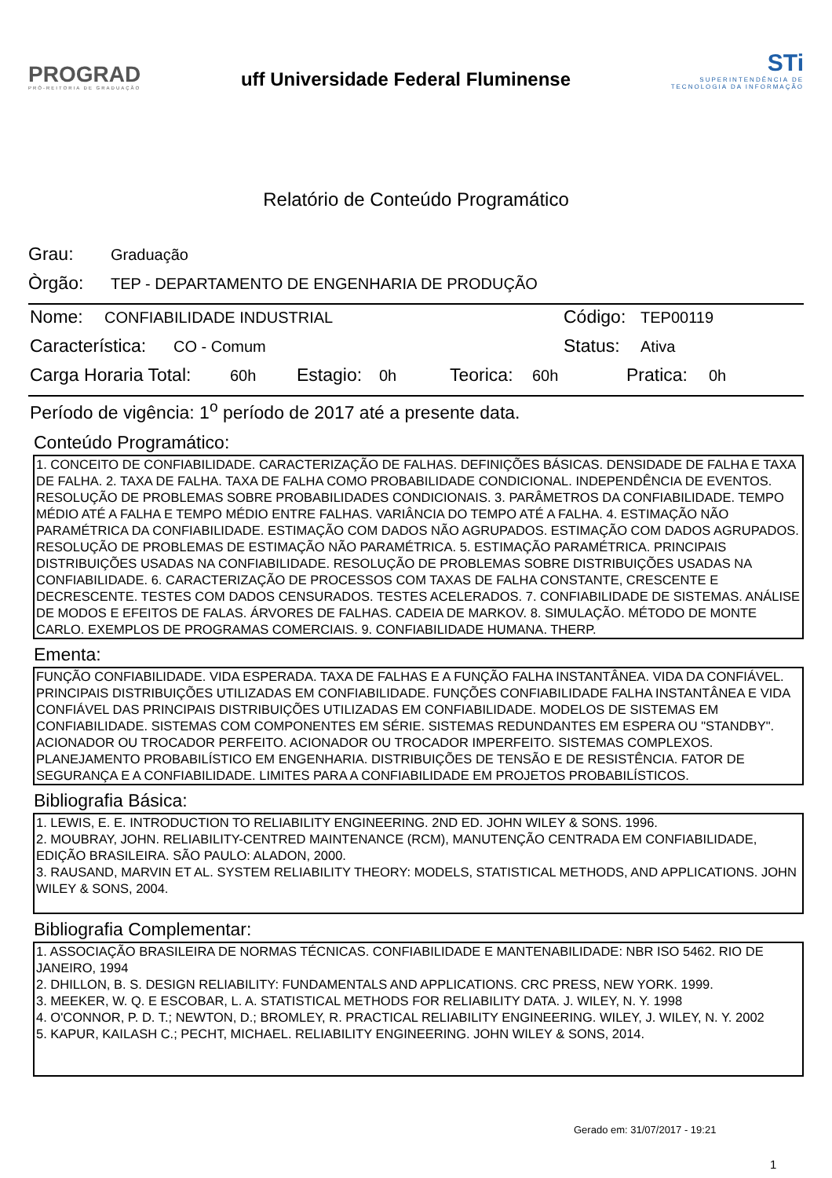PROGRAD
PRÓ-REITORIA DE GRADUAÇÃO
uff Universidade Federal Fluminense
STi
SUPERINTENDÊNCIA DE
TECNOLOGIA DA INFORMAÇÃO
Relatório de Conteúdo Programático
Grau: Graduação
Òrgão: TEP - DEPARTAMENTO DE ENGENHARIA DE PRODUÇÃO
Nome: CONFIABILIDADE INDUSTRIAL Código: TEP00119
Característica: CO - Comum Status: Ativa
Carga Horaria Total: 60h Estagio: 0h Teorica: 60h Pratica: 0h
Período de vigência: 1<sup>o</sup> período de 2017 até a presente data.
Conteúdo Programático:
1. CONCEITO DE CONFIABILIDADE. CARACTERIZAÇÃO DE FALHAS. DEFINIÇÕES BÁSICAS. DENSIDADE DE FALHA E TAXA DE FALHA. 2. TAXA DE FALHA. TAXA DE FALHA COMO PROBABILIDADE CONDICIONAL. INDEPENDÊNCIA DE EVENTOS. RESOLUÇÃO DE PROBLEMAS SOBRE PROBABILIDADES CONDICIONAIS. 3. PARÂMETROS DA CONFIABILIDADE. TEMPO MÉDIO ATÉ A FALHA E TEMPO MÉDIO ENTRE FALHAS. VARIÂNCIA DO TEMPO ATÉ A FALHA. 4. ESTIMAÇÃO NÃO PARAMÉTRICA DA CONFIABILIDADE. ESTIMAÇÃO COM DADOS NÃO AGRUPADOS. ESTIMAÇÃO COM DADOS AGRUPADOS. RESOLUÇÃO DE PROBLEMAS DE ESTIMAÇÃO NÃO PARAMÉTRICA. 5. ESTIMAÇÃO PARAMÉTRICA. PRINCIPAIS DISTRIBUIÇÕES USADAS NA CONFIABILIDADE. RESOLUÇÃO DE PROBLEMAS SOBRE DISTRIBUIÇÕES USADAS NA CONFIABILIDADE. 6. CARACTERIZAÇÃO DE PROCESSOS COM TAXAS DE FALHA CONSTANTE, CRESCENTE E DECRESCENTE. TESTES COM DADOS CENSURADOS. TESTES ACELERADOS. 7. CONFIABILIDADE DE SISTEMAS. ANÁLISE DE MODOS E EFEITOS DE FALAS. ÁRVORES DE FALHAS. CADEIA DE MARKOV. 8. SIMULAÇÃO. MÉTODO DE MONTE CARLO. EXEMPLOS DE PROGRAMAS COMERCIAIS. 9. CONFIABILIDADE HUMANA. THERP.
Ementa:
FUNÇÃO CONFIABILIDADE. VIDA ESPERADA. TAXA DE FALHAS E A FUNÇÃO FALHA INSTANTÂNEA. VIDA DA CONFIÁVEL. PRINCIPAIS DISTRIBUIÇÕES UTILIZADAS EM CONFIABILIDADE. FUNÇÕES CONFIABILIDADE FALHA INSTANTÂNEA E VIDA CONFIÁVEL DAS PRINCIPAIS DISTRIBUIÇÕES UTILIZADAS EM CONFIABILIDADE. MODELOS DE SISTEMAS EM CONFIABILIDADE. SISTEMAS COM COMPONENTES EM SÉRIE. SISTEMAS REDUNDANTES EM ESPERA OU "STANDBY". ACIONADOR OU TROCADOR PERFEITO. ACIONADOR OU TROCADOR IMPERFEITO. SISTEMAS COMPLEXOS. PLANEJAMENTO PROBABILÍSTICO EM ENGENHARIA. DISTRIBUIÇÕES DE TENSÃO E DE RESISTÊNCIA. FATOR DE SEGURANÇA E A CONFIABILIDADE. LIMITES PARA A CONFIABILIDADE EM PROJETOS PROBABILÍSTICOS.
Bibliografia Básica:
1. LEWIS, E. E. INTRODUCTION TO RELIABILITY ENGINEERING. 2ND ED. JOHN WILEY & SONS. 1996.
2. MOUBRAY, JOHN. RELIABILITY-CENTRED MAINTENANCE (RCM), MANUTENÇÃO CENTRADA EM CONFIABILIDADE, EDIÇÃO BRASILEIRA. SÃO PAULO: ALADON, 2000.
3. RAUSAND, MARVIN ET AL. SYSTEM RELIABILITY THEORY: MODELS, STATISTICAL METHODS, AND APPLICATIONS. JOHN WILEY & SONS, 2004.
Bibliografia Complementar:
1. ASSOCIAÇÃO BRASILEIRA DE NORMAS TÉCNICAS. CONFIABILIDADE E MANTENABILIDADE: NBR ISO 5462. RIO DE JANEIRO, 1994
2. DHILLON, B. S. DESIGN RELIABILITY: FUNDAMENTALS AND APPLICATIONS. CRC PRESS, NEW YORK. 1999.
3. MEEKER, W. Q. E ESCOBAR, L. A. STATISTICAL METHODS FOR RELIABILITY DATA. J. WILEY, N. Y. 1998
4. O'CONNOR, P. D. T.; NEWTON, D.; BROMLEY, R. PRACTICAL RELIABILITY ENGINEERING. WILEY, J. WILEY, N. Y. 2002
5. KAPUR, KAILASH C.; PECHT, MICHAEL. RELIABILITY ENGINEERING. JOHN WILEY & SONS, 2014.
Gerado em: 31/07/2017 - 19:21
1